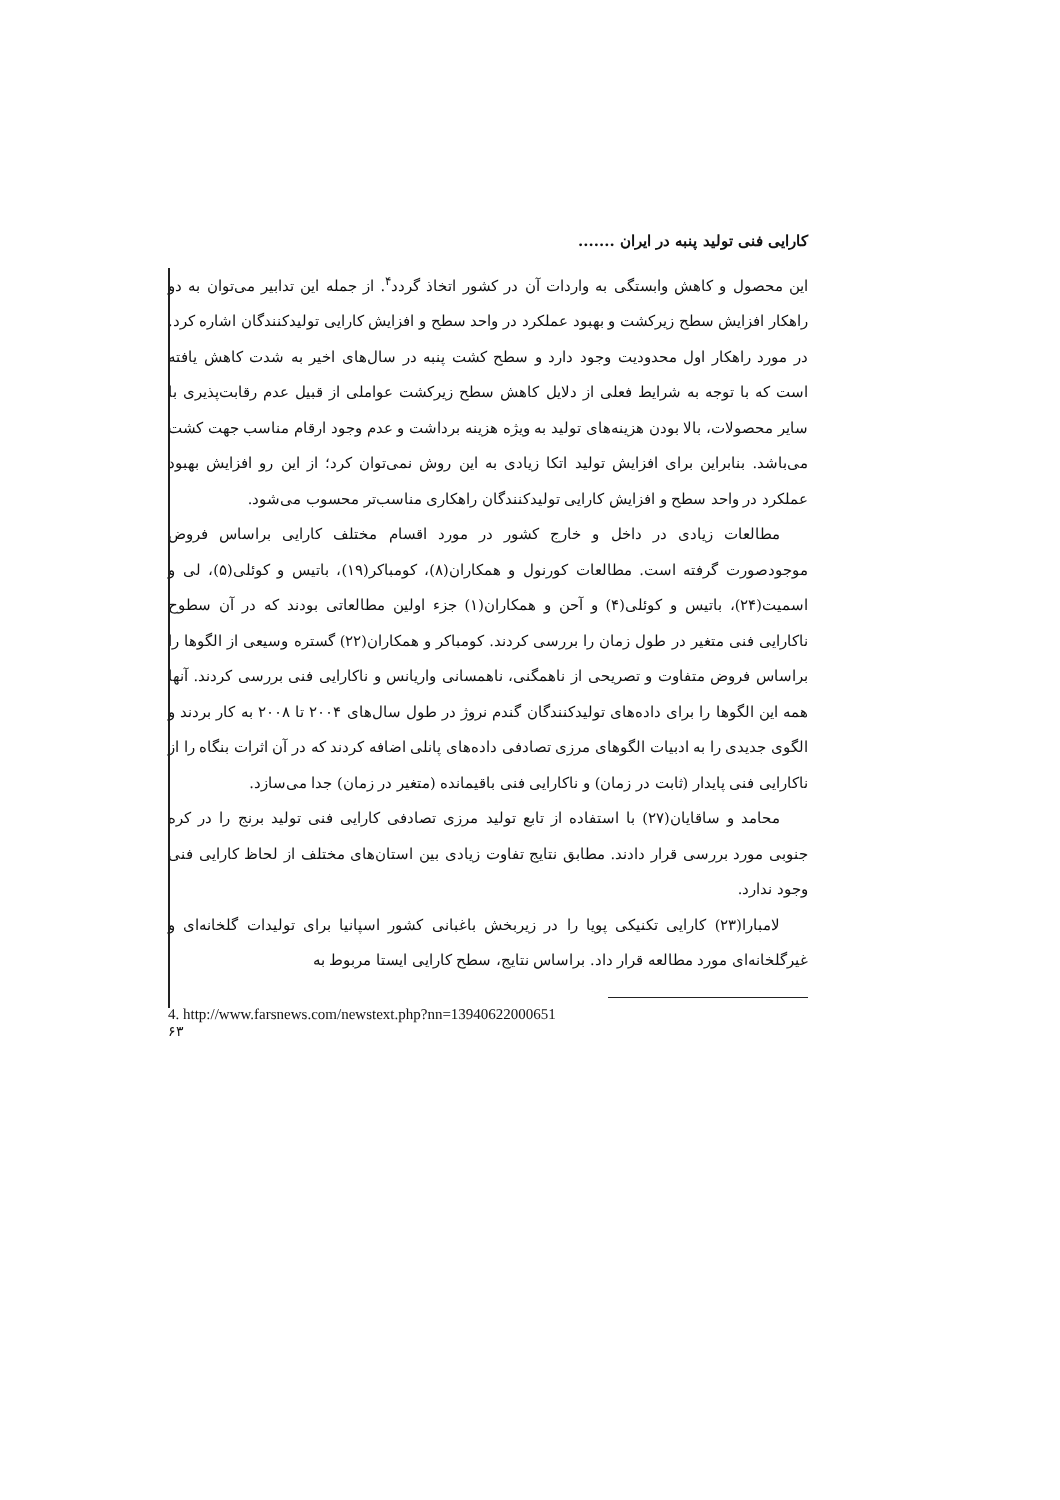کارایی فنی تولید پنبه در ایران .......
این محصول و کاهش وابستگی به واردات آن در کشور اتخاذ گردد<sup>۴</sup>. از جمله این تدابیر می‌توان به دو راهکار افزایش سطح زیرکشت و بهبود عملکرد در واحد سطح و افزایش کارایی تولیدکنندگان اشاره کرد. در مورد راهکار اول محدودیت وجود دارد و سطح کشت پنبه در سال‌های اخیر به شدت کاهش یافته است که با توجه به شرایط فعلی از دلایل کاهش سطح زیرکشت عواملی از قبیل عدم رقابت‌پذیری با سایر محصولات، بالا بودن هزینه‌های تولید به ویژه هزینه برداشت و عدم وجود ارقام مناسب جهت کشت می‌باشد. بنابراین برای افزایش تولید اتکا زیادی به این روش نمی‌توان کرد؛ از این رو افزایش بهبود عملکرد در واحد سطح و افزایش کارایی تولیدکنندگان راهکاری مناسب‌تر محسوب می‌شود.
مطالعات زیادی در داخل و خارج کشور در مورد اقسام مختلف کارایی براساس فروض موجودصورت گرفته است. مطالعات کورنول و همکاران(۸)، کومباکر(۱۹)، باتیس و کوئلی(۵)، لی و اسمیت(۲۴)، باتیس و کوئلی(۴) و آحن و همکاران(۱) جزء اولین مطالعاتی بودند که در آن سطوح ناکارایی فنی متغیر در طول زمان را بررسی کردند. کومباکر و همکاران(۲۲) گستره وسیعی از الگوها را براساس فروض متفاوت و تصریحی از ناهمگنی، ناهمسانی واریانس و ناکارایی فنی بررسی کردند. آنها همه این الگوها را برای داده‌های تولیدکنندگان گندم نروژ در طول سال‌های ۲۰۰۴ تا ۲۰۰۸ به کار بردند و الگوی جدیدی را به ادبیات الگوهای مرزی تصادفی داده‌های پانلی اضافه کردند که در آن اثرات بنگاه را از ناکارایی فنی پایدار (ثابت در زمان) و ناکارایی فنی باقیمانده (متغیر در زمان) جدا می‌سازد.
محامد و ساقایان(۲۷) با استفاده از تابع تولید مرزی تصادفی کارایی فنی تولید برنج را در کره جنوبی مورد بررسی قرار دادند. مطابق نتایج تفاوت زیادی بین استان‌های مختلف از لحاظ کارایی فنی وجود ندارد.
لامبارا(۲۳) کارایی تکنیکی پویا را در زیربخش باغبانی کشور اسپانیا برای تولیدات گلخانه‌ای و غیرگلخانه‌ای مورد مطالعه قرار داد. براساس نتایج، سطح کارایی ایستا مربوط به
4. http://www.farsnews.com/newstext.php?nn=13940622000651
۶۳